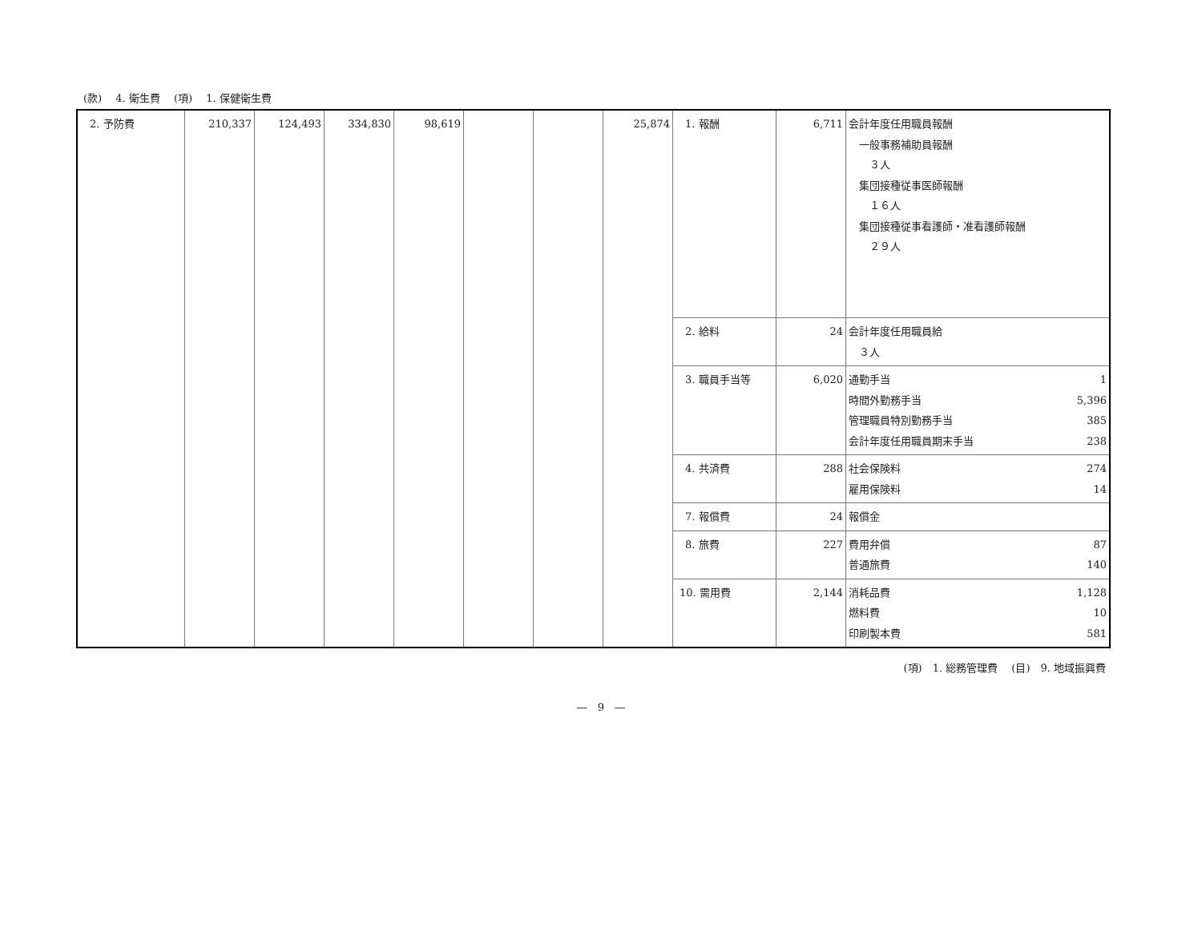(款)　 4. 衛生費　 (項)　 1. 保健衛生費
| 2. 予防費 | 210,337 | 124,493 | 334,830 | 98,619 | | | 25,874 | 1. 報酬 | 6,711 | 会計年度任用職員報酬 一般事務補助員報酬 ３人 集団接種従事医師報酬 １６人 集団接種従事看護師・准看護師報酬 ２９人 |
| | | | | | | | | 2. 給料 | 24 | 会計年度任用職員給 ３人 |
| | | | | | | | | 3. 職員手当等 | 6,020 | 通勤手当 1 時間外勤務手当 5,396 管理職員特別勤務手当 385 会計年度任用職員期末手当 238 |
| | | | | | | | | 4. 共済費 | 288 | 社会保険料 274 雇用保険料 14 |
| | | | | | | | | 7. 報償費 | 24 | 報償金 |
| | | | | | | | | 8. 旅費 | 227 | 費用弁償 87 普通旅費 140 |
| | | | | | | | | 10. 需用費 | 2,144 | 消耗品費 1,128 燃料費 10 印刷製本費 581 |
(項)　1. 総務管理費　 (目)　9. 地域振興費
―　9　―